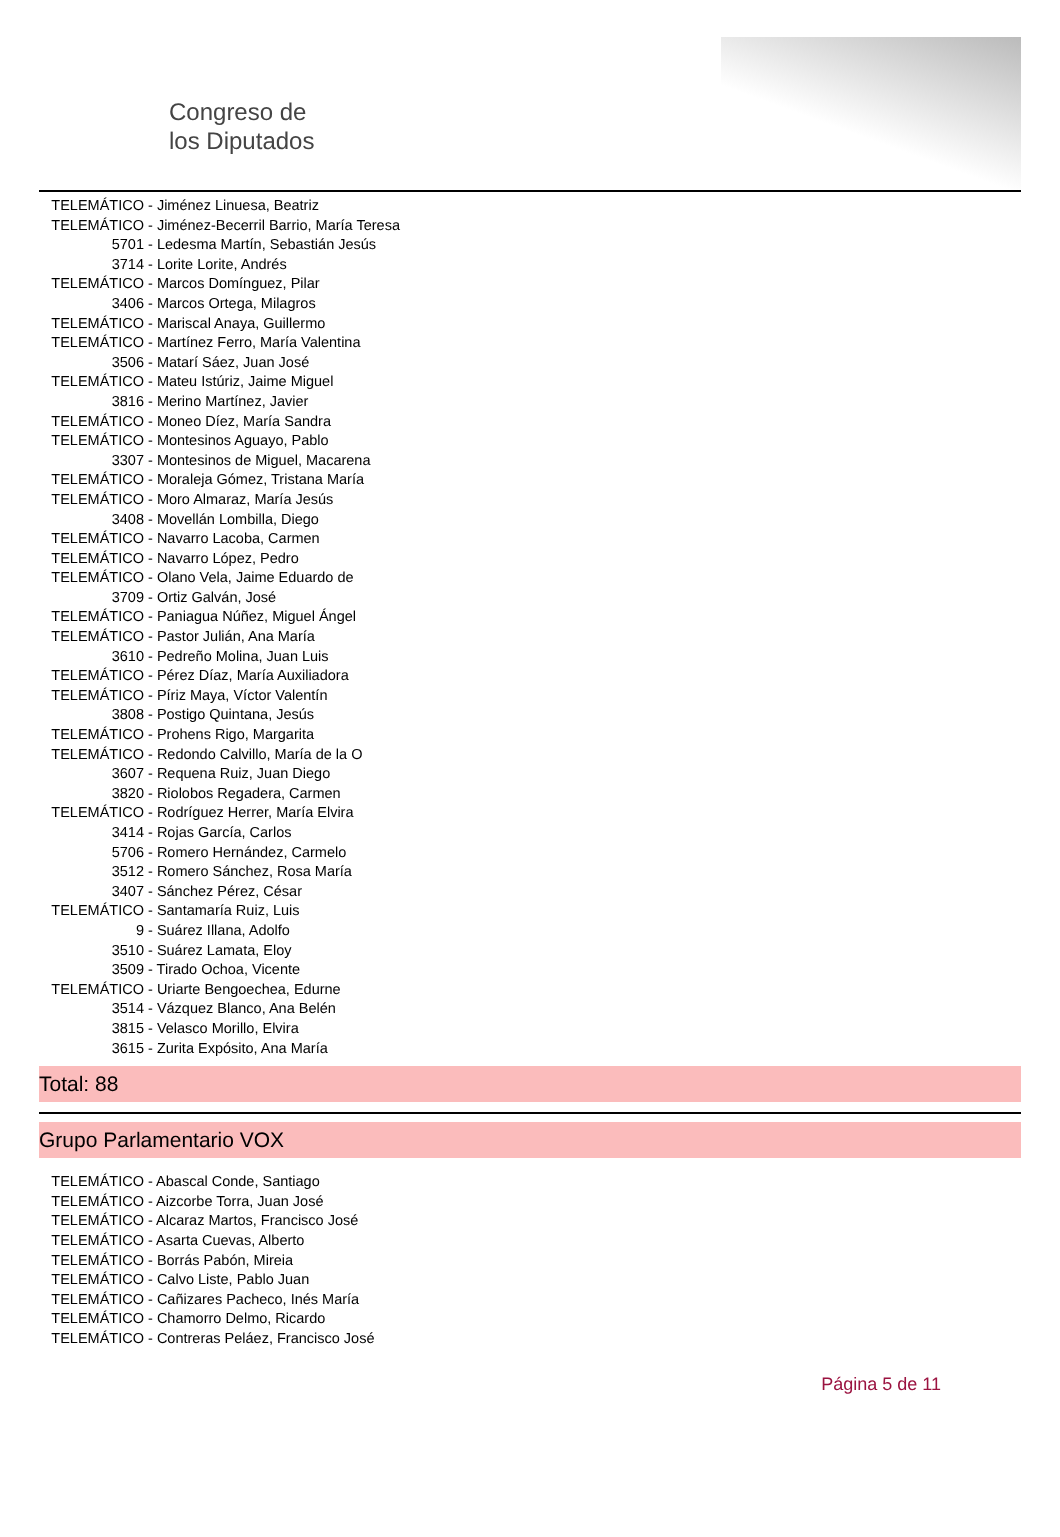Congreso de
los Diputados
TELEMÁTICO - Jiménez Linuesa, Beatriz
TELEMÁTICO - Jiménez-Becerril Barrio, María Teresa
5701 - Ledesma Martín, Sebastián Jesús
3714 - Lorite Lorite, Andrés
TELEMÁTICO - Marcos Domínguez, Pilar
3406 - Marcos Ortega, Milagros
TELEMÁTICO - Mariscal Anaya, Guillermo
TELEMÁTICO - Martínez Ferro, María Valentina
3506 - Matarí Sáez, Juan José
TELEMÁTICO - Mateu Istúriz, Jaime Miguel
3816 - Merino Martínez, Javier
TELEMÁTICO - Moneo Díez, María Sandra
TELEMÁTICO - Montesinos Aguayo, Pablo
3307 - Montesinos de Miguel, Macarena
TELEMÁTICO - Moraleja Gómez, Tristana María
TELEMÁTICO - Moro Almaraz, María Jesús
3408 - Movellán Lombilla, Diego
TELEMÁTICO - Navarro Lacoba, Carmen
TELEMÁTICO - Navarro López, Pedro
TELEMÁTICO - Olano Vela, Jaime Eduardo de
3709 - Ortiz Galván, José
TELEMÁTICO - Paniagua Núñez, Miguel Ángel
TELEMÁTICO - Pastor Julián, Ana María
3610 - Pedreño Molina, Juan Luis
TELEMÁTICO - Pérez Díaz, María Auxiliadora
TELEMÁTICO - Píriz Maya, Víctor Valentín
3808 - Postigo Quintana, Jesús
TELEMÁTICO - Prohens Rigo, Margarita
TELEMÁTICO - Redondo Calvillo, María de la O
3607 - Requena Ruiz, Juan Diego
3820 - Riolobos Regadera, Carmen
TELEMÁTICO - Rodríguez Herrer, María Elvira
3414 - Rojas García, Carlos
5706 - Romero Hernández, Carmelo
3512 - Romero Sánchez, Rosa María
3407 - Sánchez Pérez, César
TELEMÁTICO - Santamaría Ruiz, Luis
9 - Suárez Illana, Adolfo
3510 - Suárez Lamata, Eloy
3509 - Tirado Ochoa, Vicente
TELEMÁTICO - Uriarte Bengoechea, Edurne
3514 - Vázquez Blanco, Ana Belén
3815 - Velasco Morillo, Elvira
3615 - Zurita Expósito, Ana María
Total: 88
Grupo Parlamentario VOX
TELEMÁTICO - Abascal Conde, Santiago
TELEMÁTICO - Aizcorbe Torra, Juan José
TELEMÁTICO - Alcaraz Martos, Francisco José
TELEMÁTICO - Asarta Cuevas, Alberto
TELEMÁTICO - Borrás Pabón, Mireia
TELEMÁTICO - Calvo Liste, Pablo Juan
TELEMÁTICO - Cañizares Pacheco, Inés María
TELEMÁTICO - Chamorro Delmo, Ricardo
TELEMÁTICO - Contreras Peláez, Francisco José
Página 5 de 11